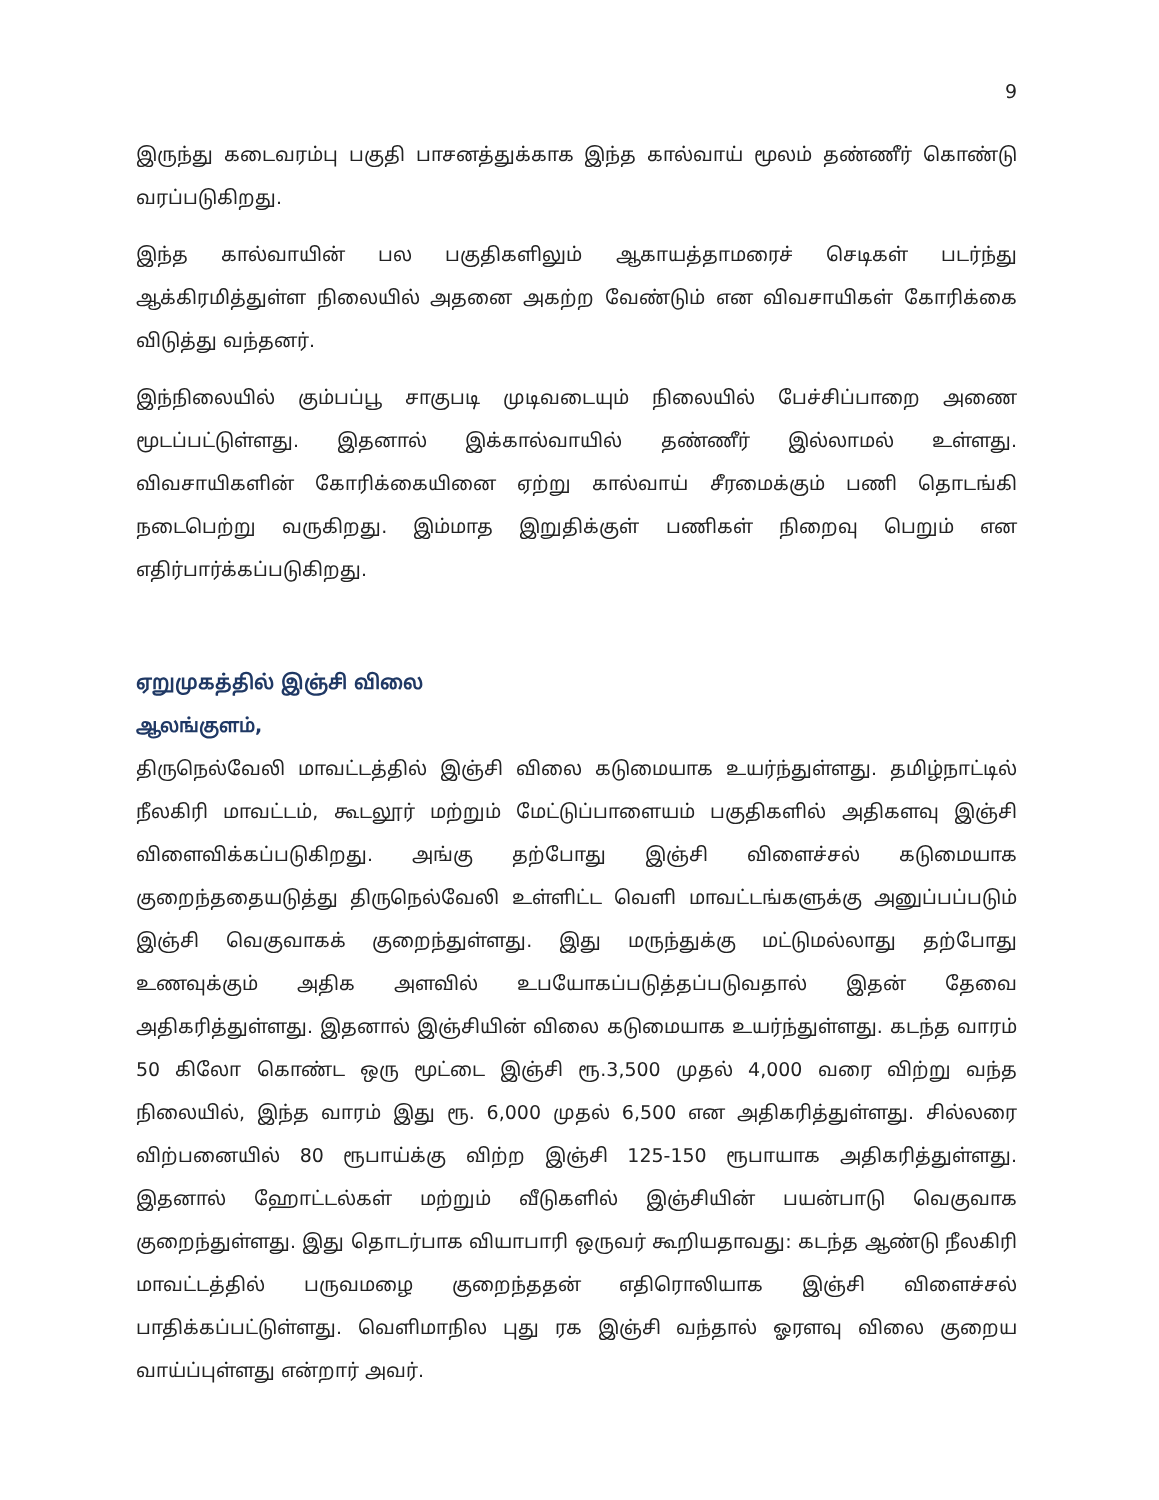9
இருந்து கடைவரம்பு பகுதி பாசனத்துக்காக இந்த கால்வாய் மூலம் தண்ணீர் கொண்டு வரப்படுகிறது.
இந்த கால்வாயின் பல பகுதிகளிலும் ஆகாயத்தாமரைச் செடிகள் படர்ந்து ஆக்கிரமித்துள்ள நிலையில் அதனை அகற்ற வேண்டும் என விவசாயிகள் கோரிக்கை விடுத்து வந்தனர்.
இந்நிலையில் கும்பப்பூ சாகுபடி முடிவடையும் நிலையில் பேச்சிப்பாறை அணை மூடப்பட்டுள்ளது. இதனால் இக்கால்வாயில் தண்ணீர் இல்லாமல் உள்ளது. விவசாயிகளின் கோரிக்கையினை ஏற்று கால்வாய் சீரமைக்கும் பணி தொடங்கி நடைபெற்று வருகிறது. இம்மாத இறுதிக்குள் பணிகள் நிறைவு பெறும் என எதிர்பார்க்கப்படுகிறது.
ஏறுமுகத்தில் இஞ்சி விலை
ஆலங்குளம்,
திருநெல்வேலி மாவட்டத்தில் இஞ்சி விலை கடுமையாக உயர்ந்துள்ளது. தமிழ்நாட்டில் நீலகிரி மாவட்டம், கூடலூர் மற்றும் மேட்டுப்பாளையம் பகுதிகளில் அதிகளவு இஞ்சி விளைவிக்கப்படுகிறது. அங்கு தற்போது இஞ்சி விளைச்சல் கடுமையாக குறைந்ததையடுத்து திருநெல்வேலி உள்ளிட்ட வெளி மாவட்டங்களுக்கு அனுப்பப்படும் இஞ்சி வெகுவாகக் குறைந்துள்ளது. இது மருந்துக்கு மட்டுமல்லாது தற்போது உணவுக்கும் அதிக அளவில் உபயோகப்படுத்தப்படுவதால் இதன் தேவை அதிகரித்துள்ளது. இதனால் இஞ்சியின் விலை கடுமையாக உயர்ந்துள்ளது. கடந்த வாரம் 50 கிலோ கொண்ட ஒரு மூட்டை இஞ்சி ரூ.3,500 முதல் 4,000 வரை விற்று வந்த நிலையில், இந்த வாரம் இது ரூ. 6,000 முதல் 6,500 என அதிகரித்துள்ளது. சில்லரை விற்பனையில் 80 ரூபாய்க்கு விற்ற இஞ்சி 125-150 ரூபாயாக அதிகரித்துள்ளது. இதனால் ஹோட்டல்கள் மற்றும் வீடுகளில் இஞ்சியின் பயன்பாடு வெகுவாக குறைந்துள்ளது. இது தொடர்பாக வியாபாரி ஒருவர் கூறியதாவது: கடந்த ஆண்டு நீலகிரி மாவட்டத்தில் பருவமழை குறைந்ததன் எதிரொலியாக இஞ்சி விளைச்சல் பாதிக்கப்பட்டுள்ளது. வெளிமாநில புது ரக இஞ்சி வந்தால் ஓரளவு விலை குறைய வாய்ப்புள்ளது என்றார் அவர்.